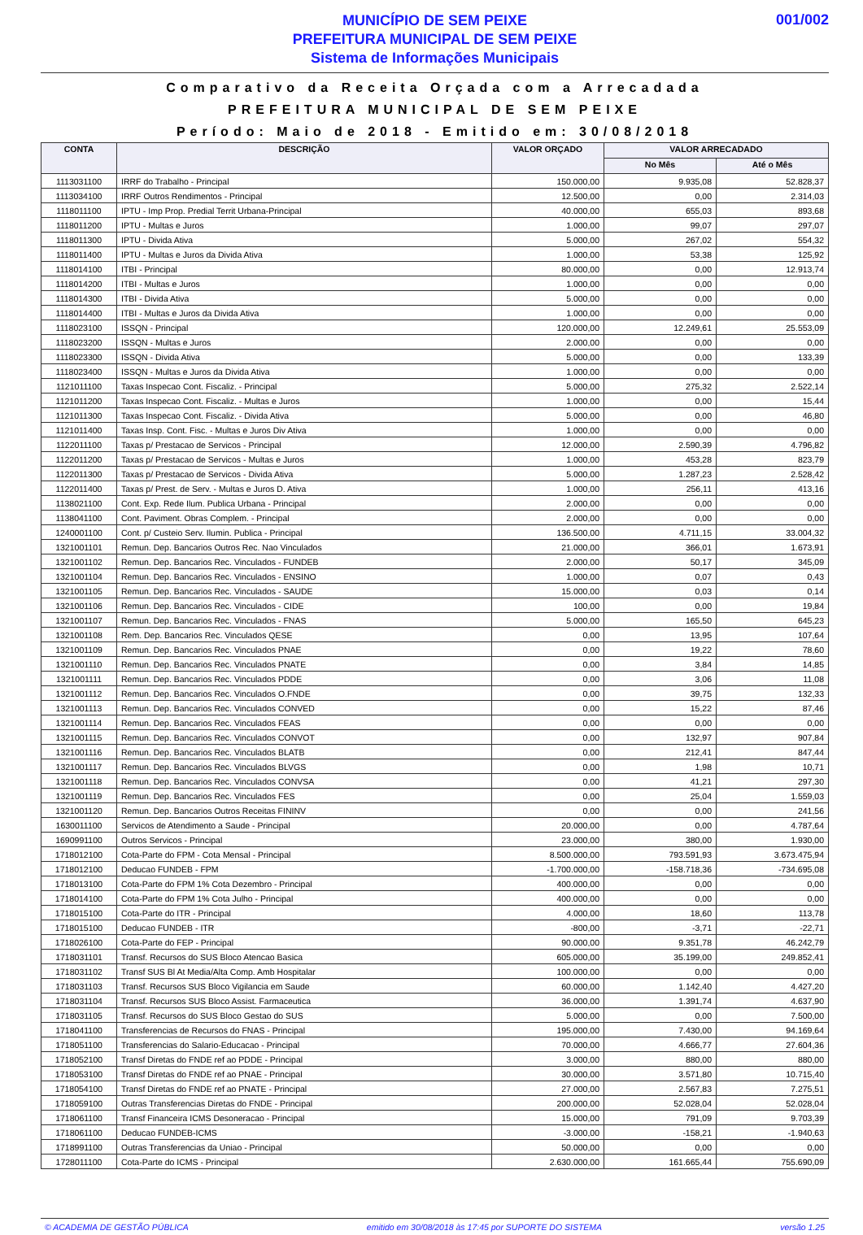001/002
MUNICÍPIO DE SEM PEIXE
PREFEITURA MUNICIPAL DE SEM PEIXE
Sistema de Informações Municipais
Comparativo da Receita Orçada com a Arrecadada
PREFEITURA MUNICIPAL DE SEM PEIXE
Período: Maio de 2018 - Emitido em: 30/08/2018
| CONTA | DESCRIÇÃO | VALOR ORÇADO | VALOR ARRECADADO | |
| --- | --- | --- | --- | --- |
| | | | No Mês | Até o Mês |
| 1113031100 | IRRF do Trabalho - Principal | 150.000,00 | 9.935,08 | 52.828,37 |
| 1113034100 | IRRF Outros Rendimentos - Principal | 12.500,00 | 0,00 | 2.314,03 |
| 1118011100 | IPTU - Imp Prop. Predial Territ Urbana-Principal | 40.000,00 | 655,03 | 893,68 |
| 1118011200 | IPTU - Multas e Juros | 1.000,00 | 99,07 | 297,07 |
| 1118011300 | IPTU - Divida Ativa | 5.000,00 | 267,02 | 554,32 |
| 1118011400 | IPTU - Multas e Juros da Divida Ativa | 1.000,00 | 53,38 | 125,92 |
| 1118014100 | ITBI - Principal | 80.000,00 | 0,00 | 12.913,74 |
| 1118014200 | ITBI - Multas e Juros | 1.000,00 | 0,00 | 0,00 |
| 1118014300 | ITBI - Divida Ativa | 5.000,00 | 0,00 | 0,00 |
| 1118014400 | ITBI - Multas e Juros da Divida Ativa | 1.000,00 | 0,00 | 0,00 |
| 1118023100 | ISSQN - Principal | 120.000,00 | 12.249,61 | 25.553,09 |
| 1118023200 | ISSQN - Multas e Juros | 2.000,00 | 0,00 | 0,00 |
| 1118023300 | ISSQN - Divida Ativa | 5.000,00 | 0,00 | 133,39 |
| 1118023400 | ISSQN - Multas e Juros da Divida Ativa | 1.000,00 | 0,00 | 0,00 |
| 1121011100 | Taxas Inspecao Cont. Fiscaliz. - Principal | 5.000,00 | 275,32 | 2.522,14 |
| 1121011200 | Taxas Inspecao Cont. Fiscaliz. - Multas e Juros | 1.000,00 | 0,00 | 15,44 |
| 1121011300 | Taxas Inspecao Cont. Fiscaliz. - Divida Ativa | 5.000,00 | 0,00 | 46,80 |
| 1121011400 | Taxas Insp. Cont. Fisc. - Multas e Juros Div Ativa | 1.000,00 | 0,00 | 0,00 |
| 1122011100 | Taxas p/ Prestacao de Servicos - Principal | 12.000,00 | 2.590,39 | 4.796,82 |
| 1122011200 | Taxas p/ Prestacao de Servicos - Multas e Juros | 1.000,00 | 453,28 | 823,79 |
| 1122011300 | Taxas p/ Prestacao de Servicos - Divida Ativa | 5.000,00 | 1.287,23 | 2.528,42 |
| 1122011400 | Taxas p/ Prest. de Serv. - Multas e Juros D. Ativa | 1.000,00 | 256,11 | 413,16 |
| 1138021100 | Cont. Exp. Rede Ilum. Publica Urbana - Principal | 2.000,00 | 0,00 | 0,00 |
| 1138041100 | Cont. Paviment. Obras Complem. - Principal | 2.000,00 | 0,00 | 0,00 |
| 1240001100 | Cont. p/ Custeio Serv. Ilumin. Publica - Principal | 136.500,00 | 4.711,15 | 33.004,32 |
| 1321001101 | Remun. Dep. Bancarios Outros Rec. Nao Vinculados | 21.000,00 | 366,01 | 1.673,91 |
| 1321001102 | Remun. Dep. Bancarios Rec. Vinculados - FUNDEB | 2.000,00 | 50,17 | 345,09 |
| 1321001104 | Remun. Dep. Bancarios Rec. Vinculados - ENSINO | 1.000,00 | 0,07 | 0,43 |
| 1321001105 | Remun. Dep. Bancarios Rec. Vinculados - SAUDE | 15.000,00 | 0,03 | 0,14 |
| 1321001106 | Remun. Dep. Bancarios Rec. Vinculados - CIDE | 100,00 | 0,00 | 19,84 |
| 1321001107 | Remun. Dep. Bancarios Rec. Vinculados - FNAS | 5.000,00 | 165,50 | 645,23 |
| 1321001108 | Rem. Dep. Bancarios Rec. Vinculados QESE | 0,00 | 13,95 | 107,64 |
| 1321001109 | Remun. Dep. Bancarios Rec. Vinculados PNAE | 0,00 | 19,22 | 78,60 |
| 1321001110 | Remun. Dep. Bancarios Rec. Vinculados PNATE | 0,00 | 3,84 | 14,85 |
| 1321001111 | Remun. Dep. Bancarios Rec. Vinculados PDDE | 0,00 | 3,06 | 11,08 |
| 1321001112 | Remun. Dep. Bancarios Rec. Vinculados O.FNDE | 0,00 | 39,75 | 132,33 |
| 1321001113 | Remun. Dep. Bancarios Rec. Vinculados CONVED | 0,00 | 15,22 | 87,46 |
| 1321001114 | Remun. Dep. Bancarios Rec. Vinculados FEAS | 0,00 | 0,00 | 0,00 |
| 1321001115 | Remun. Dep. Bancarios Rec. Vinculados CONVOT | 0,00 | 132,97 | 907,84 |
| 1321001116 | Remun. Dep. Bancarios Rec. Vinculados BLATB | 0,00 | 212,41 | 847,44 |
| 1321001117 | Remun. Dep. Bancarios Rec. Vinculados BLVGS | 0,00 | 1,98 | 10,71 |
| 1321001118 | Remun. Dep. Bancarios Rec. Vinculados CONVSA | 0,00 | 41,21 | 297,30 |
| 1321001119 | Remun. Dep. Bancarios Rec. Vinculados FES | 0,00 | 25,04 | 1.559,03 |
| 1321001120 | Remun. Dep. Bancarios Outros Receitas FININV | 0,00 | 0,00 | 241,56 |
| 1630011100 | Servicos de Atendimento a Saude - Principal | 20.000,00 | 0,00 | 4.787,64 |
| 1690991100 | Outros Servicos - Principal | 23.000,00 | 380,00 | 1.930,00 |
| 1718012100 | Cota-Parte do FPM - Cota Mensal - Principal | 8.500.000,00 | 793.591,93 | 3.673.475,94 |
| 1718012100 | Deducao FUNDEB - FPM | -1.700.000,00 | -158.718,36 | -734.695,08 |
| 1718013100 | Cota-Parte do FPM 1% Cota Dezembro - Principal | 400.000,00 | 0,00 | 0,00 |
| 1718014100 | Cota-Parte do FPM 1% Cota Julho - Principal | 400.000,00 | 0,00 | 0,00 |
| 1718015100 | Cota-Parte do ITR - Principal | 4.000,00 | 18,60 | 113,78 |
| 1718015100 | Deducao FUNDEB - ITR | -800,00 | -3,71 | -22,71 |
| 1718026100 | Cota-Parte do FEP - Principal | 90.000,00 | 9.351,78 | 46.242,79 |
| 1718031101 | Transf. Recursos do SUS Bloco Atencao Basica | 605.000,00 | 35.199,00 | 249.852,41 |
| 1718031102 | Transf SUS Bl At Media/Alta Comp. Amb Hospitalar | 100.000,00 | 0,00 | 0,00 |
| 1718031103 | Transf. Recursos SUS Bloco Vigilancia em Saude | 60.000,00 | 1.142,40 | 4.427,20 |
| 1718031104 | Transf. Recursos SUS Bloco Assist. Farmaceutica | 36.000,00 | 1.391,74 | 4.637,90 |
| 1718031105 | Transf. Recursos do SUS Bloco Gestao do SUS | 5.000,00 | 0,00 | 7.500,00 |
| 1718041100 | Transferencias de Recursos do FNAS - Principal | 195.000,00 | 7.430,00 | 94.169,64 |
| 1718051100 | Transferencias do Salario-Educacao - Principal | 70.000,00 | 4.666,77 | 27.604,36 |
| 1718052100 | Transf Diretas do FNDE ref ao PDDE - Principal | 3.000,00 | 880,00 | 880,00 |
| 1718053100 | Transf Diretas do FNDE ref ao PNAE - Principal | 30.000,00 | 3.571,80 | 10.715,40 |
| 1718054100 | Transf Diretas do FNDE ref ao PNATE - Principal | 27.000,00 | 2.567,83 | 7.275,51 |
| 1718059100 | Outras Transferencias Diretas do FNDE - Principal | 200.000,00 | 52.028,04 | 52.028,04 |
| 1718061100 | Transf Financeira ICMS Desoneracao - Principal | 15.000,00 | 791,09 | 9.703,39 |
| 1718061100 | Deducao FUNDEB-ICMS | -3.000,00 | -158,21 | -1.940,63 |
| 1718991100 | Outras Transferencias da Uniao - Principal | 50.000,00 | 0,00 | 0,00 |
| 1728011100 | Cota-Parte do ICMS - Principal | 2.630.000,00 | 161.665,44 | 755.690,09 |
© ACADEMIA DE GESTÃO PÚBLICA emitido em 30/08/2018 às 17:45 por SUPORTE DO SISTEMA versão 1.25